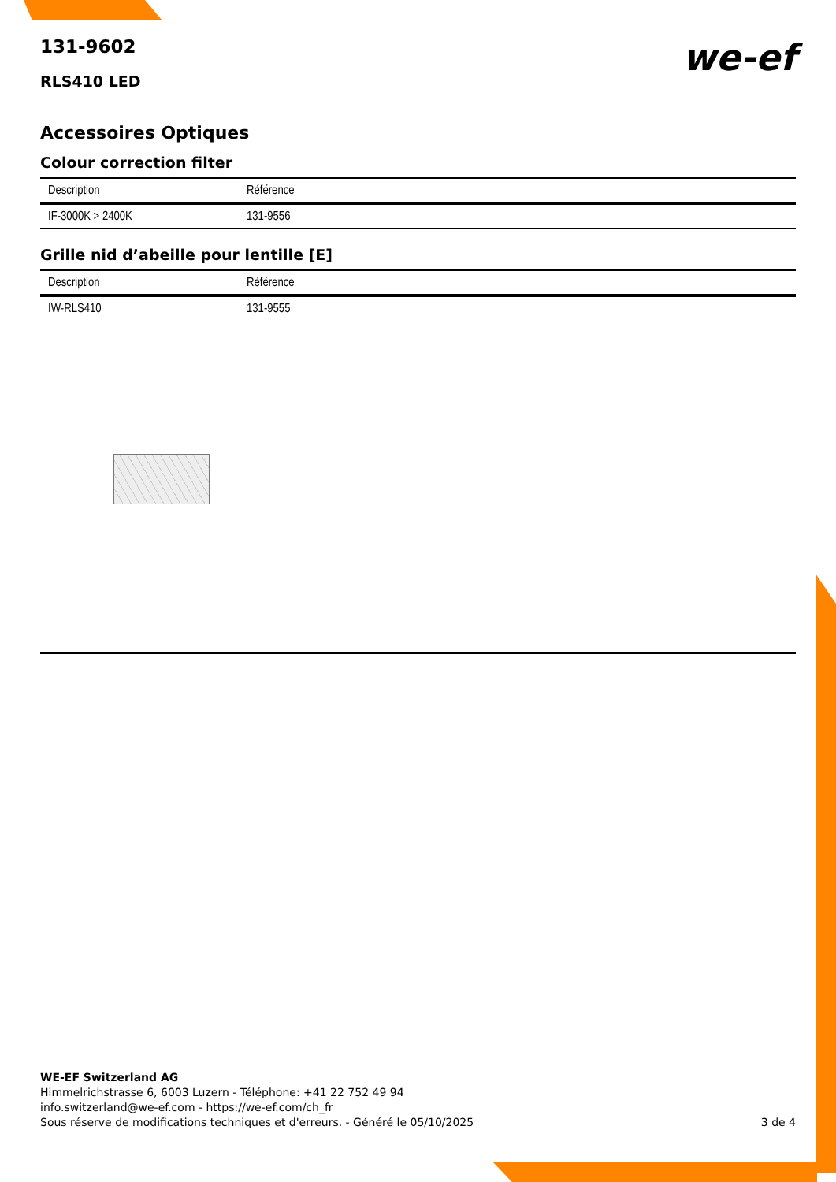we-ef
131-9602
RLS410 LED
Accessoires Optiques
Colour correction filter
| Description | Référence |
| --- | --- |
| IF-3000K > 2400K | 131-9556 |
Grille nid d’abeille pour lentille [E]
| Description | Référence |
| --- | --- |
| IW-RLS410 | 131-9555 |
WE-EF Switzerland AG
Himmelrichstrasse 6, 6003 Luzern - Téléphone: +41 22 752 49 94
info.switzerland@we-ef.com - https://we-ef.com/ch_fr
Sous réserve de modifications techniques et d'erreurs. - Généré le 05/10/2025
3 de 4